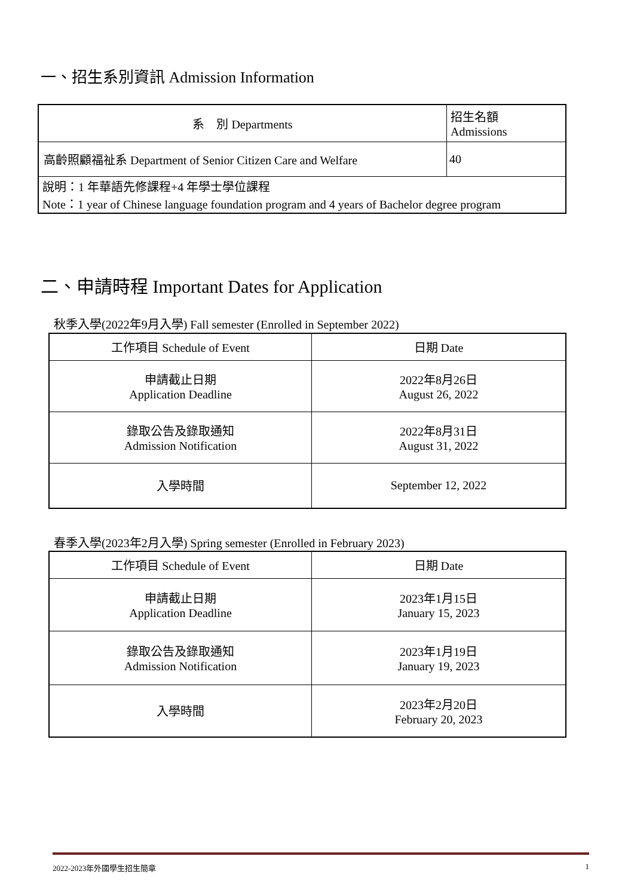一、招生系別資訊 Admission Information
| 系 別 Departments | 招生名額 Admissions |
| 高齡照顧福祉系 Department of Senior Citizen Care and Welfare | 40 |
| 說明：1 年華語先修課程+4 年學士學位課程 Note：1 year of Chinese language foundation program and 4 years of Bachelor degree program | |
二、申請時程 Important Dates for Application
秋季入學(2022年9月入學) Fall semester (Enrolled in September 2022)
| 工作項目 Schedule of Event | 日期 Date |
| 申請截止日期 Application Deadline | 2022年8月26日 August 26, 2022 |
| 錄取公告及錄取通知 Admission Notification | 2022年8月31日 August 31, 2022 |
| 入學時間 | September 12, 2022 |
春季入學(2023年2月入學) Spring semester (Enrolled in February 2023)
| 工作項目 Schedule of Event | 日期 Date |
| 申請截止日期 Application Deadline | 2023年1月15日 January 15, 2023 |
| 錄取公告及錄取通知 Admission Notification | 2023年1月19日 January 19, 2023 |
| 入學時間 | 2023年2月20日 February 20, 2023 |
2022-2023年外國學生招生簡章 1